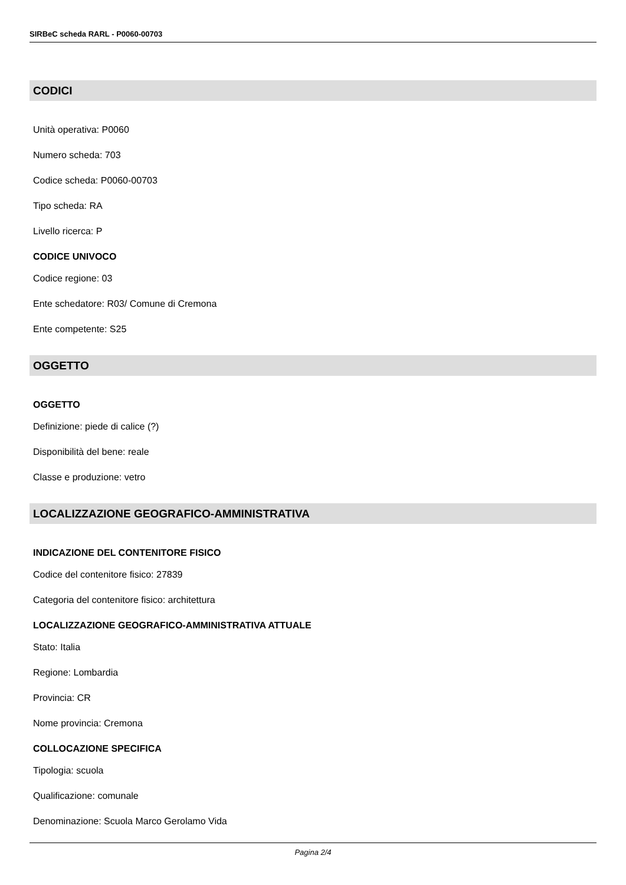SIRBeC scheda RARL - P0060-00703
CODICI
Unità operativa: P0060
Numero scheda: 703
Codice scheda: P0060-00703
Tipo scheda: RA
Livello ricerca: P
CODICE UNIVOCO
Codice regione: 03
Ente schedatore: R03/ Comune di Cremona
Ente competente: S25
OGGETTO
OGGETTO
Definizione: piede di calice (?)
Disponibilità del bene: reale
Classe e produzione: vetro
LOCALIZZAZIONE GEOGRAFICO-AMMINISTRATIVA
INDICAZIONE DEL CONTENITORE FISICO
Codice del contenitore fisico: 27839
Categoria del contenitore fisico: architettura
LOCALIZZAZIONE GEOGRAFICO-AMMINISTRATIVA ATTUALE
Stato: Italia
Regione: Lombardia
Provincia: CR
Nome provincia: Cremona
COLLOCAZIONE SPECIFICA
Tipologia: scuola
Qualificazione: comunale
Denominazione: Scuola Marco Gerolamo Vida
Pagina 2/4